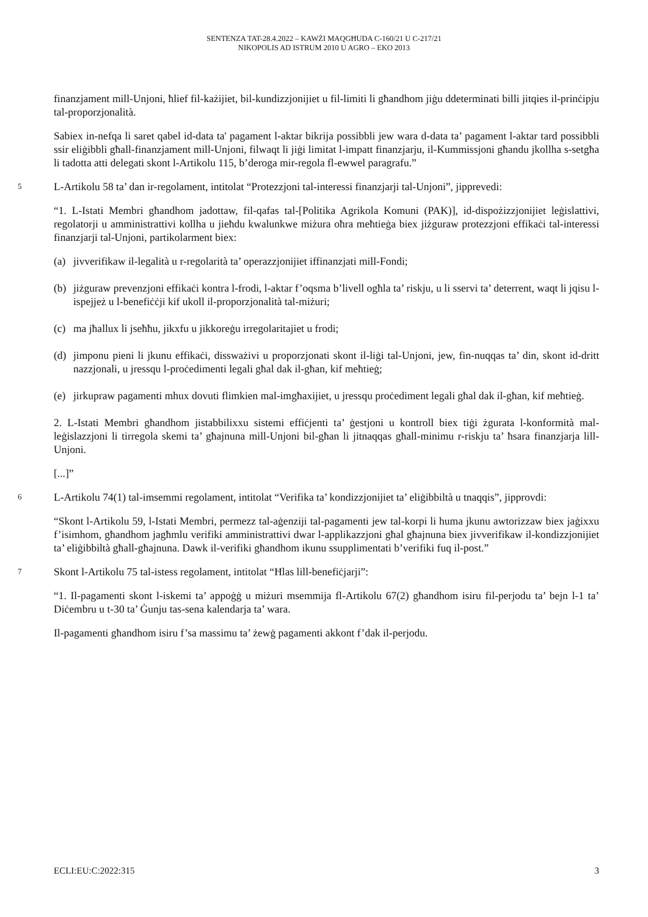SENTENZA TAT-28.4.2022 – KAWŻI MAQGĦUDA C-160/21 U C-217/21
NIKOPOLIS AD ISTRUM 2010 U AGRO – EKO 2013
finanzjament mill-Unjoni, ħlief fil-każijiet, bil-kundizzjonijiet u fil-limiti li għandhom jiġu ddeterminati billi jitqies il-prinċipju tal-proporzjonalità.
Sabiex in-nefqa li saret qabel id-data ta' pagament l-aktar bikrija possibbli jew wara d-data ta’ pagament l-aktar tard possibbli ssir eliġibbli għall-finanzjament mill-Unjoni, filwaqt li jiġi limitat l-impatt finanzjarju, il-Kummissjoni għandu jkollha s-setgħa li tadotta atti delegati skont l-Artikolu 115, b’deroga mir-regola fl-ewwel paragrafu.”
5
L-Artikolu 58 ta’ dan ir-regolament, intitolat “Protezzjoni tal-interessi finanzjarji tal-Unjoni”, jipprevedi:
“1. L-Istati Membri għandhom jadottaw, fil-qafas tal-[Politika Agrikola Komuni (PAK)], id-dispożizzjonijiet leġislattivi, regolatorji u amministrattivi kollha u jieħdu kwalunkwe miżura oħra meħtieġa biex jiżguraw protezzjoni effikaċi tal-interessi finanzjarji tal-Unjoni, partikolarment biex:
(a) jivverifikaw il-legalità u r-regolarità ta’ operazzjonijiet iffinanzjati mill-Fondi;
(b) jiżguraw prevenzjoni effikaċi kontra l-frodi, l-aktar f’oqsma b’livell ogħla ta’ riskju, u li sservi ta’ deterrent, waqt li jqisu l-ispejjeż u l-benefiċċji kif ukoll il-proporzjonalità tal-miżuri;
(c) ma jħallux li jseħħu, jikxfu u jikkoreġu irregolaritajiet u frodi;
(d) jimponu pieni li jkunu effikaċi, dissważivi u proporzjonati skont il-liġi tal-Unjoni, jew, fin-nuqqas ta’ din, skont id-dritt nazzjonali, u jressqu l-proċedimenti legali għal dak il-għan, kif meħtieġ;
(e) jirkupraw pagamenti mhux dovuti flimkien mal-imgħaxijiet, u jressqu proċediment legali għal dak il-għan, kif meħtieġ.
2. L-Istati Membri għandhom jistabbilixxu sistemi effiċjenti ta’ ġestjoni u kontroll biex tiġi żgurata l-konformità mal-leġislazzjoni li tirregola skemi ta’ għajnuna mill-Unjoni bil-għan li jitnaqqas għall-minimu r-riskju ta’ ħsara finanzjarja lill-Unjoni.
[...]”
6
L-Artikolu 74(1) tal-imsemmi regolament, intitolat “Verifika ta’ kondizzjonijiet ta’ eliġibbiltà u tnaqqis”, jipprovdi:
“Skont l-Artikolu 59, l-Istati Membri, permezz tal-aġenziji tal-pagamenti jew tal-korpi li huma jkunu awtorizzaw biex jaġixxu f’isimhom, għandhom jagħmlu verifiki amministrattivi dwar l-applikazzjoni għal għajnuna biex jivverifikaw il-kondizzjonijiet ta’ eliġibbiltà għall-għajnuna. Dawk il-verifiki għandhom ikunu ssupplimentati b’verifiki fuq il-post.”
7
Skont l-Artikolu 75 tal-istess regolament, intitolat “Ħlas lill-benefiċjarji”:
“1. Il-pagamenti skont l-iskemi ta’ appoġġ u miżuri msemmija fl-Artikolu 67(2) għandhom isiru fil-perjodu ta’ bejn l-1 ta’ Diċembru u t-30 ta’ Ġunju tas-sena kalendarja ta’ wara.
Il-pagamenti għandhom isiru f’sa massimu ta’ żewġ pagamenti akkont f’dak il-perjodu.
ECLI:EU:C:2022:315 3